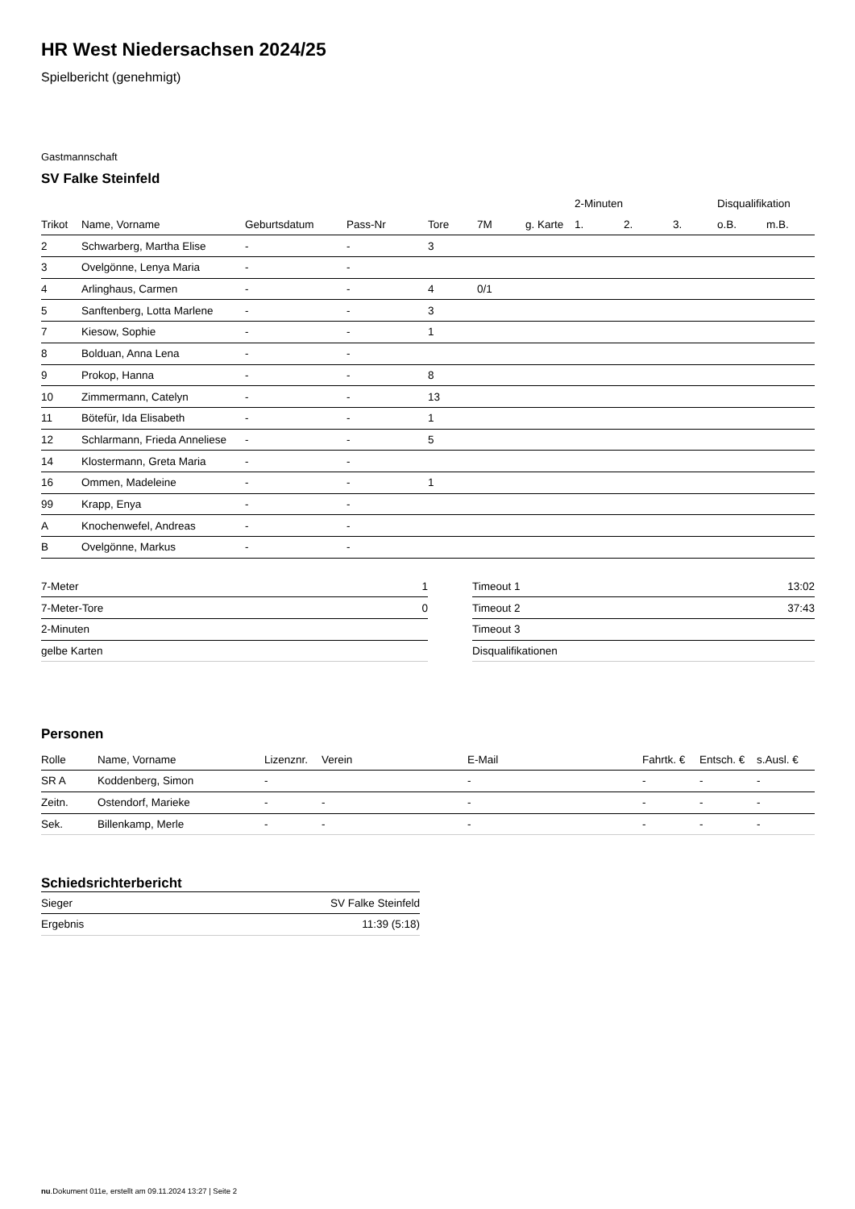HR West Niedersachsen 2024/25
Spielbericht (genehmigt)
Gastmannschaft
SV Falke Steinfeld
| | | | | | | | 2-Minuten | | | Disqualifikation | |
| --- | --- | --- | --- | --- | --- | --- | --- | --- | --- | --- | --- |
| Trikot | Name, Vorname | Geburtsdatum | Pass-Nr | Tore | 7M | g. Karte | 1. | 2. | 3. | o.B. | m.B. |
| 2 | Schwarberg, Martha Elise | - | - | 3 | | | | | | | |
| 3 | Ovelgönne, Lenya Maria | - | - | | | | | | | | |
| 4 | Arlinghaus, Carmen | - | - | 4 | 0/1 | | | | | | |
| 5 | Sanftenberg, Lotta Marlene | - | - | 3 | | | | | | | |
| 7 | Kiesow, Sophie | - | - | 1 | | | | | | | |
| 8 | Bolduan, Anna Lena | - | - | | | | | | | | |
| 9 | Prokop, Hanna | - | - | 8 | | | | | | | |
| 10 | Zimmermann, Catelyn | - | - | 13 | | | | | | | |
| 11 | Bötefür, Ida Elisabeth | - | - | 1 | | | | | | | |
| 12 | Schlarmann, Frieda Anneliese | - | - | 5 | | | | | | | |
| 14 | Klostermann, Greta Maria | - | - | | | | | | | | |
| 16 | Ommen, Madeleine | - | - | 1 | | | | | | | |
| 99 | Krapp, Enya | - | - | | | | | | | | |
| A | Knochenwefel, Andreas | - | - | | | | | | | | |
| B | Ovelgönne, Markus | - | - | | | | | | | | |
| 7-Meter | 1 |
| 7-Meter-Tore | 0 |
| 2-Minuten | |
| gelbe Karten | |
| Timeout 1 | 13:02 |
| Timeout 2 | 37:43 |
| Timeout 3 | |
| Disqualifikationen | |
Personen
| Rolle | Name, Vorname | Lizenznr. | Verein | E-Mail | Fahrtk. € | Entsch. € | s.Ausl. € |
| --- | --- | --- | --- | --- | --- | --- | --- |
| SR A | Koddenberg, Simon | - | | - | - | - | - |
| Zeitn. | Ostendorf, Marieke | - | - | - | - | - | - |
| Sek. | Billenkamp, Merle | - | - | - | - | - | - |
Schiedsrichterbericht
| Sieger | SV Falke Steinfeld |
| Ergebnis | 11:39 (5:18) |
nu.Dokument 011e, erstellt am 09.11.2024 13:27 | Seite 2